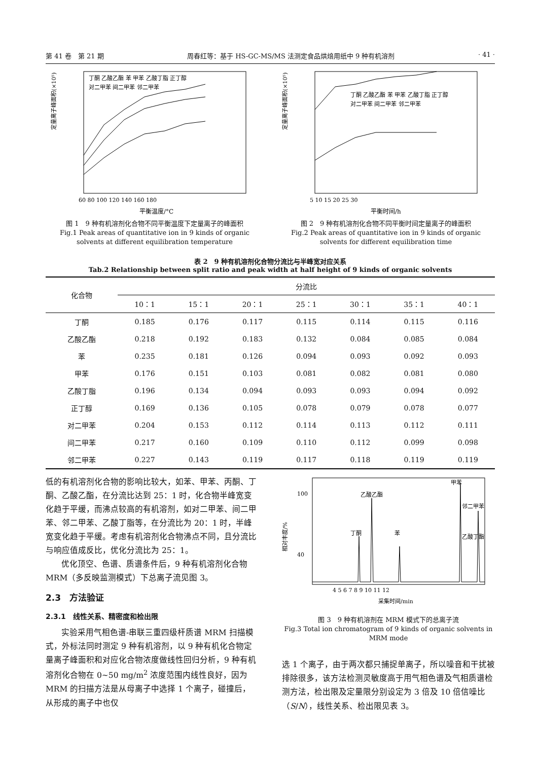第 41 卷　第 21 期 周春红等：基于 HS-GC-MS/MS 法测定食品烘焙用纸中 9 种有机溶剂 · 41 ·
定量离子峰面积(×10⁵)
60 80 100 120 140 160 180
平衡温度/°C
丁酮 乙酸乙酯 苯 甲苯 乙酸丁脂 正丁醇
对二甲苯 间二甲苯 邻二甲苯
图 1　9 种有机溶剂化合物不同平衡温度下定量离子的峰面积
Fig.1 Peak areas of quantitative ion in 9 kinds of organic solvents at different equilibration temperature
定量离子峰面积(×10⁵)
5 10 15 20 25 30
平衡时间/h
丁酮 乙酸乙酯 苯 甲苯 乙酸丁脂 正丁醇
对二甲苯 间二甲苯 邻二甲苯
图 2　9 种有机溶剂化合物不同平衡时间定量离子的峰面积
Fig.2 Peak areas of quantitative ion in 9 kinds of organic solvents for different equilibration time
表 2　9 种有机溶剂化合物分流比与半峰宽对应关系
Tab.2 Relationship between split ratio and peak width at half height of 9 kinds of organic solvents
| 化合物 | 分流比 | | | | | | |
| --- | --- | --- | --- | --- | --- | --- | --- |
| | 10：1 | 15：1 | 20：1 | 25：1 | 30：1 | 35：1 | 40：1 |
| 丁酮 | 0.185 | 0.176 | 0.117 | 0.115 | 0.114 | 0.115 | 0.116 |
| 乙酸乙酯 | 0.218 | 0.192 | 0.183 | 0.132 | 0.084 | 0.085 | 0.084 |
| 苯 | 0.235 | 0.181 | 0.126 | 0.094 | 0.093 | 0.092 | 0.093 |
| 甲苯 | 0.176 | 0.151 | 0.103 | 0.081 | 0.082 | 0.081 | 0.080 |
| 乙酸丁脂 | 0.196 | 0.134 | 0.094 | 0.093 | 0.093 | 0.094 | 0.092 |
| 正丁醇 | 0.169 | 0.136 | 0.105 | 0.078 | 0.079 | 0.078 | 0.077 |
| 对二甲苯 | 0.204 | 0.153 | 0.112 | 0.114 | 0.113 | 0.112 | 0.111 |
| 间二甲苯 | 0.217 | 0.160 | 0.109 | 0.110 | 0.112 | 0.099 | 0.098 |
| 邻二甲苯 | 0.227 | 0.143 | 0.119 | 0.117 | 0.118 | 0.119 | 0.119 |
低的有机溶剂化合物的影响比较大，如苯、甲苯、丙酮、丁酮、乙酸乙酯，在分流比达到 25：1 时，化合物半峰宽变化趋于平缓，而沸点较高的有机溶剂，如对二甲苯、间二甲苯、邻二甲苯、乙酸丁脂等，在分流比为 20：1 时，半峰宽变化趋于平缓。考虑有机溶剂化合物沸点不同，且分流比与响应值成反比，优化分流比为 25：1。
优化顶空、色谱、质谱条件后，9 种有机溶剂化合物 MRM（多反映监测模式）下总离子流见图 3。
2.3　方法验证
2.3.1　线性关系、精密度和检出限
实验采用气相色谱-串联三重四级杆质谱 MRM 扫描模式，外标法同时测定 9 种有机溶剂，以 9 种有机化合物定量离子峰面积和对应化合物浓度做线性回归分析，9 种有机溶剂化合物在 0~50 mg/m<sup>2</sup> 浓度范围内线性良好，因为 MRM 的扫描方法是从母离子中选择 1 个离子，碰撞后，从形成的离子中也仅
相对丰度/%
100
40
丁酮
乙酸乙酯
苯
甲苯
乙酸丁酯
邻二甲苯
4 5 6 7 8 9 10 11 12
采集时间/min
图 3　9 种有机溶剂在 MRM 模式下的总离子流
Fig.3 Total ion chromatogram of 9 kinds of organic solvents in MRM mode
选 1 个离子，由于两次都只捕捉单离子，所以噪音和干扰被排除很多，该方法检测灵敏度高于用气相色谱及气相质谱检测方法，检出限及定量限分别设定为 3 倍及 10 倍信噪比（S/N），线性关系、检出限见表 3。